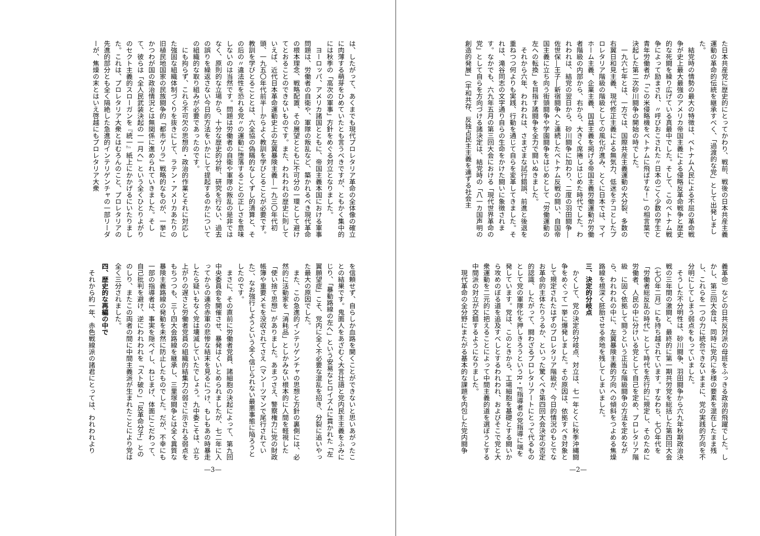た日本共産党に歴史的にとってかわり、戦前、戦後の日本共産主義運動の革命的伝統を継承すべく、「過渡的な党」として出発しました。
結党時の情勢の最大の特徴は、ベトナム人民による不屈の革命戦争が史上最大最強のアメリカ帝国主義による侵略反革命戦争と歴史的な死闘を繰り広げている真最中でした。そして、このベトナム戦争によって励まされ、〃呼びおこされた〃日本のごく少数の学生と青年労働者が「この米侵略機をベトナムに飛ばすな！」の相言葉で決起した第二次砂川闘争の開始の時でした。
一九六七年とは、一方では、国際共産主義運動の大分裂、多数の右翼日和見主義、現代修正主義による無気力、低迷をテコとしたプロレタリア階級の階級としての風化が進み、とくに日本では、マイホーム主義、企業主義、国益主義を掲げる帝国主義労働運動が労働者階級の内部から、右から、大きく席捲しはじめた時代でした。われわれは、結党の翌日から、砂川闘争に加わり、二度の羽田闘争―佐世保―王子―新宿闘争へと連続したベトナム反戦の闘い、自国帝国主義に立ち向う街頭闘争や学園闘争をはじめとして「労働運動の左への転換」を目指す諸闘争を全力で闘いぬきました。
それから六年、われわれは、さまざまな試行錯誤、前進と後退を重ねつつ何よりも実践、行動を通じて自らを変革してきました。それは、滝谷同志の文字通り自らの生命をかけた闘いに象徴されます。なかでも、六九年五月の第三回大会における「現代世界革命の党」として自らを方向づける諸決定は、結党時の「八一カ国声明の創造的発展」（平和共存、反独占民主主義を連ずる社会主
義革命）などの日共反対派の母班をふっきる政治的飛躍でした。しかし、第三回大会は、同時に党内に多様の要素を混在したまま残し、これらを一つの力に統合できないままに、党の実践的方向を不分明にしてしまう弱点をもっていました。
そうした不分明性は、砂川闘争、羽田闘争から六九年秋期政治決戦の三年間の激闘と、最終的に第一期共労党を総括した第四回大会（七〇年二月）にも持ち越されています。すなわち、七〇年代を「労働者総反乱の時代」として時代を先行的に規定し、そのために労働者、人民の中に分けいる党として自己を定め、プロレタリア階級　に固く依拠して闘うという正当な階級闘争の方法を定めながら、われわれの中に、左翼暴険主義的方向への傾斜をつよめる焦燥路線を根深く胚胎させる余地を残してしまいました。
三、決定的分岐点
かくして、党の決定的分岐点、対立は、七一年とくに秋季沖縄闘争をめぐって一挙に爆発しました。その原因は、依拠すべき対象として規定されたはずのプロレタリア階級が、今日的情況のもとでなお革命的主体たりうるか、といった驚くべき第四回大会決定の否定的認識、したがって、闘わざるプロレタリアートにとって代るものとして党の軍隊化を押しきろうというR・F指導者の党指導に端を発しています。党は、このときから、工場細胞を基礎とする闘いから攻めのぼる道を追及すべしとするわれわれ、およびそこで党と大衆運動を二元的に把えることによって中間主義的道を選ぼうとする中間派の対立が交錯するようになりました。
現代革命の全分野にまたがる基本的な課題を内包した党内闘争
—2—
は、したがって、あくまでも現代プロレタリア革命の全体像の確立に肉薄する萌芽をひめていたとも言うべきですが、ともかく集中的には秋季の「高次の軍事」方針をめぐる対立となりました。
ヨーロッパ、アメリカ諸国とともに、帝国主義本国における軍事問題は、労働者の自衛や、軍隊の叛乱など、築かれるべき現代革命の根本理念、戦略配置、その展望とともに不可分の一環として避けてとおることのできないものです。また、われわれの歴史に則していえば、近代日本革命運動史上の左翼暴険主義―一九三〇年代初頭、一九五〇年代前半―からよく教訓を学びとることが必要です。教訓を学びとることとは、六全協の偽瞞的なしくずし的清算と、その后の〃違法性を恐れる党〃の運動に堕落することの正しさを意味しないのは当然です。問題は労働者の自衛や軍隊の叛乱の是非ではなく、原則的な立場から、十分な歴史的分析、研究を行ない、過去の誤りを繰返さない今日的方法をいかにして提起するのかについての組織的な取り組みが必要であったのです。
にも拘らず、これら不可欠の思想的・政治的作業とそれに対応した強固な組織体制づくりを抜きにして、ラテン・アメリカあたりの旧植民地国家の民族闘争的「都市ゲリラ」戦略的なものが、一挙にかつわが国の政治情況とは無関係に進められていきました。そして、彼らは「全人民武装決起の一一月へ」という全くひとりよがりのセクト主義的スローガンを『統一』紙上にかかげるにいたりました。これは、プロレタリア大衆とはむろんのこと、プロレタリアの先進的部分とも全く隔絶した急進的インテリゲンチャの一部リーダーが、焦燥の末とはいえ啓越にもプロレタリア大衆
を信頼せず、自らしか血路を開くことができないと思いあがったことの結果です。鬼面人をあざむく大言壮語と党内民主主義をふみにじり、「暴動路線の左へ」という安易なヒロイズムに貫かれた「左翼願望症」こそ、党内に全く不必要な混乱を招き、分裂に追いやった最大の原因でした。
また、この急進的インテリゲンチャの思想と方針の裏側には、必然的に活動家を「消耗品」としかみない根本的に人間を軽視した「使い捨て思想」がありました。あまつさえ、警察権力に党の財政帳簿や重要メモを没収されてさえ（マンーツマンで尾行されていた）、なお強行しようという全く信じられない最悪事態に陥ろうとしたのです。
まさに、その直前に労働者党員、諸細胞の決起によって、第九回中央委員会を開催させ、暴発はくいとめられましたが、七二年に入ってからの連合赤軍の悲惨な結末を見るにつけ、もしもあの時暴走したら疑いもなく党は壊滅していたでしょう。九中委こそは、立ち上がりの遅さと労働者党員の組織的結集力の弱さに示される弱点をもちつつも、三〜四大会路線を継承し、三里塚闘争とは全く異質な暴険主義路線の発動を未然に防止したものでした。だが、不幸にも一部の指導者は、事実を隠ぺイし、ねじまげ、体面にこだわって、自己批判を避け、逆にわれわれを「スト破り」「反革命分子」とののしり、またこの両者の間に中間主義派が生まれたことにより党は全く三分されました。
四、歴史的な再編の中で
それから約一年、赤色戦線派の諸君にとっては、われわれより
—3—